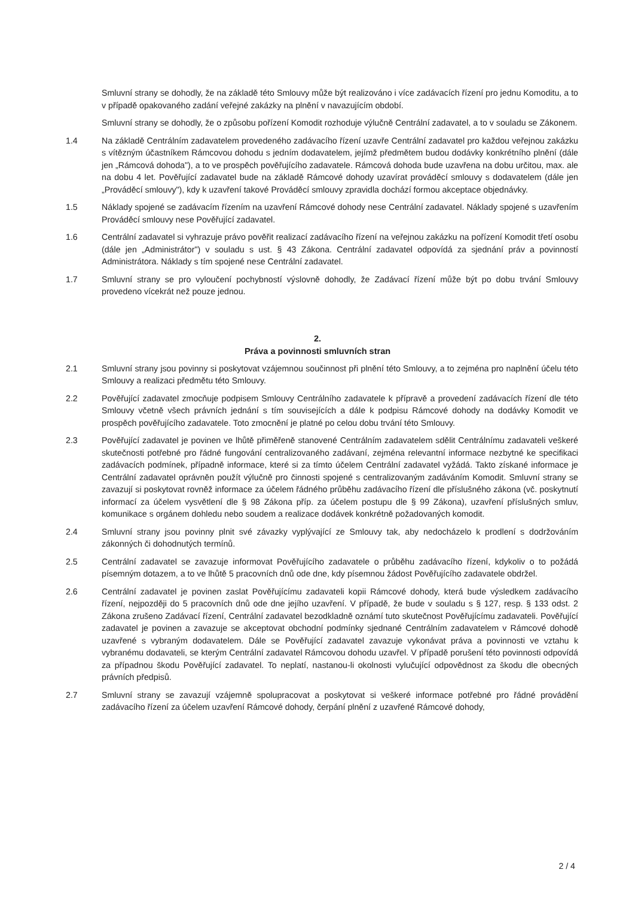Smluvní strany se dohodly, že na základě této Smlouvy může být realizováno i více zadávacích řízení pro jednu Komoditu, a to v případě opakovaného zadání veřejné zakázky na plnění v navazujícím období.
Smluvní strany se dohodly, že o způsobu pořízení Komodit rozhoduje výlučně Centrální zadavatel, a to v souladu se Zákonem.
1.4 Na základě Centrálním zadavatelem provedeného zadávacího řízení uzavře Centrální zadavatel pro každou veřejnou zakázku s vítězným účastníkem Rámcovou dohodu s jedním dodavatelem, jejímž předmětem budou dodávky konkrétního plnění (dále jen „Rámcová dohoda"), a to ve prospěch pověřujícího zadavatele. Rámcová dohoda bude uzavřena na dobu určitou, max. ale na dobu 4 let. Pověřující zadavatel bude na základě Rámcové dohody uzavírat prováděcí smlouvy s dodavatelem (dále jen „Prováděcí smlouvy"), kdy k uzavření takové Prováděcí smlouvy zpravidla dochází formou akceptace objednávky.
1.5 Náklady spojené se zadávacím řízením na uzavření Rámcové dohody nese Centrální zadavatel. Náklady spojené s uzavřením Prováděcí smlouvy nese Pověřující zadavatel.
1.6 Centrální zadavatel si vyhrazuje právo pověřit realizací zadávacího řízení na veřejnou zakázku na pořízení Komodit třetí osobu (dále jen „Administrátor") v souladu s ust. § 43 Zákona. Centrální zadavatel odpovídá za sjednání práv a povinností Administrátora. Náklady s tím spojené nese Centrální zadavatel.
1.7 Smluvní strany se pro vyloučení pochybností výslovně dohodly, že Zadávací řízení může být po dobu trvání Smlouvy provedeno vícekrát než pouze jednou.
2.
Práva a povinnosti smluvních stran
2.1 Smluvní strany jsou povinny si poskytovat vzájemnou součinnost při plnění této Smlouvy, a to zejména pro naplnění účelu této Smlouvy a realizaci předmětu této Smlouvy.
2.2 Pověřující zadavatel zmocňuje podpisem Smlouvy Centrálního zadavatele k přípravě a provedení zadávacích řízení dle této Smlouvy včetně všech právních jednání s tím souvisejících a dále k podpisu Rámcové dohody na dodávky Komodit ve prospěch pověřujícího zadavatele. Toto zmocnění je platné po celou dobu trvání této Smlouvy.
2.3 Pověřující zadavatel je povinen ve lhůtě přiměřeně stanovené Centrálním zadavatelem sdělit Centrálnímu zadavateli veškeré skutečnosti potřebné pro řádné fungování centralizovaného zadávaní, zejména relevantní informace nezbytné ke specifikaci zadávacích podmínek, případně informace, které si za tímto účelem Centrální zadavatel vyžádá. Takto získané informace je Centrální zadavatel oprávněn použít výlučně pro činnosti spojené s centralizovaným zadáváním Komodit. Smluvní strany se zavazují si poskytovat rovněž informace za účelem řádného průběhu zadávacího řízení dle příslušného zákona (vč. poskytnutí informací za účelem vysvětlení dle § 98 Zákona příp. za účelem postupu dle § 99 Zákona), uzavření příslušných smluv, komunikace s orgánem dohledu nebo soudem a realizace dodávek konkrétně požadovaných komodit.
2.4 Smluvní strany jsou povinny plnit své závazky vyplývající ze Smlouvy tak, aby nedocházelo k prodlení s dodržováním zákonných či dohodnutých termínů.
2.5 Centrální zadavatel se zavazuje informovat Pověřujícího zadavatele o průběhu zadávacího řízení, kdykoliv o to požádá písemným dotazem, a to ve lhůtě 5 pracovních dnů ode dne, kdy písemnou žádost Pověřujícího zadavatele obdržel.
2.6 Centrální zadavatel je povinen zaslat Pověřujícímu zadavateli kopii Rámcové dohody, která bude výsledkem zadávacího řízení, nejpozději do 5 pracovních dnů ode dne jejího uzavření. V případě, že bude v souladu s § 127, resp. § 133 odst. 2 Zákona zrušeno Zadávací řízení, Centrální zadavatel bezodkladně oznámí tuto skutečnost Pověřujícímu zadavateli. Pověřující zadavatel je povinen a zavazuje se akceptovat obchodní podmínky sjednané Centrálním zadavatelem v Rámcové dohodě uzavřené s vybraným dodavatelem. Dále se Pověřující zadavatel zavazuje vykonávat práva a povinnosti ve vztahu k vybranému dodavateli, se kterým Centrální zadavatel Rámcovou dohodu uzavřel. V případě porušení této povinnosti odpovídá za případnou škodu Pověřující zadavatel. To neplatí, nastanou-li okolnosti vylučující odpovědnost za škodu dle obecných právních předpisů.
2.7 Smluvní strany se zavazují vzájemně spolupracovat a poskytovat si veškeré informace potřebné pro řádné provádění zadávacího řízení za účelem uzavření Rámcové dohody, čerpání plnění z uzavřené Rámcové dohody,
2 / 4